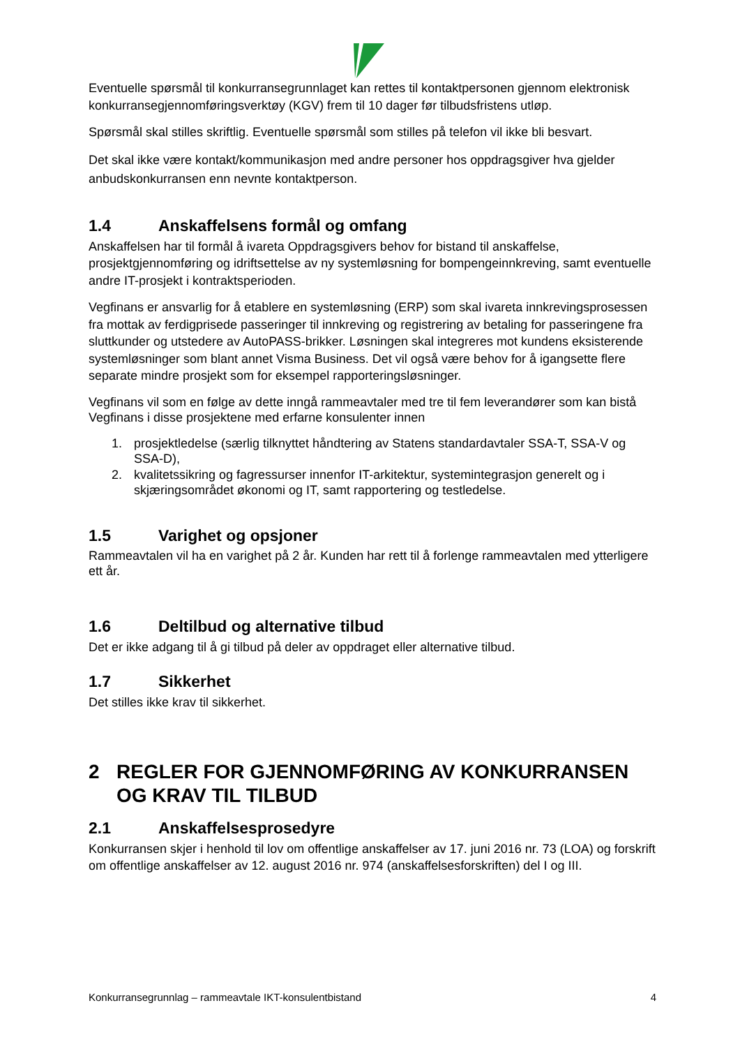Eventuelle spørsmål til konkurransegrunnlaget kan rettes til kontaktpersonen gjennom elektronisk konkurransegjennomføringsverktøy (KGV) frem til 10 dager før tilbudsfristens utløp.
Spørsmål skal stilles skriftlig. Eventuelle spørsmål som stilles på telefon vil ikke bli besvart.
Det skal ikke være kontakt/kommunikasjon med andre personer hos oppdragsgiver hva gjelder anbudskonkurransen enn nevnte kontaktperson.
1.4 Anskaffelsens formål og omfang
Anskaffelsen har til formål å ivareta Oppdragsgivers behov for bistand til anskaffelse, prosjektgjennomføring og idriftsettelse av ny systemløsning for bompengeinnkreving, samt eventuelle andre IT-prosjekt i kontraktsperioden.
Vegfinans er ansvarlig for å etablere en systemløsning (ERP) som skal ivareta innkrevingsprosessen fra mottak av ferdigprisede passeringer til innkreving og registrering av betaling for passeringene fra sluttkunder og utstedere av AutoPASS-brikker. Løsningen skal integreres mot kundens eksisterende systemløsninger som blant annet Visma Business. Det vil også være behov for å igangsette flere separate mindre prosjekt som for eksempel rapporteringsløsninger.
Vegfinans vil som en følge av dette inngå rammeavtaler med tre til fem leverandører som kan bistå Vegfinans i disse prosjektene med erfarne konsulenter innen
1. prosjektledelse (særlig tilknyttet håndtering av Statens standardavtaler SSA-T, SSA-V og SSA-D),
2. kvalitetssikring og fagressurser innenfor IT-arkitektur, systemintegrasjon generelt og i skjæringsområdet økonomi og IT, samt rapportering og testledelse.
1.5 Varighet og opsjoner
Rammeavtalen vil ha en varighet på 2 år. Kunden har rett til å forlenge rammeavtalen med ytterligere ett år.
1.6 Deltilbud og alternative tilbud
Det er ikke adgang til å gi tilbud på deler av oppdraget eller alternative tilbud.
1.7 Sikkerhet
Det stilles ikke krav til sikkerhet.
2 REGLER FOR GJENNOMFØRING AV KONKURRANSEN OG KRAV TIL TILBUD
2.1 Anskaffelsesprosedyre
Konkurransen skjer i henhold til lov om offentlige anskaffelser av 17. juni 2016 nr. 73 (LOA) og forskrift om offentlige anskaffelser av 12. august 2016 nr. 974 (anskaffelsesforskriften) del I og III.
Konkurransegrunnlag – rammeavtale IKT-konsulentbistand 4